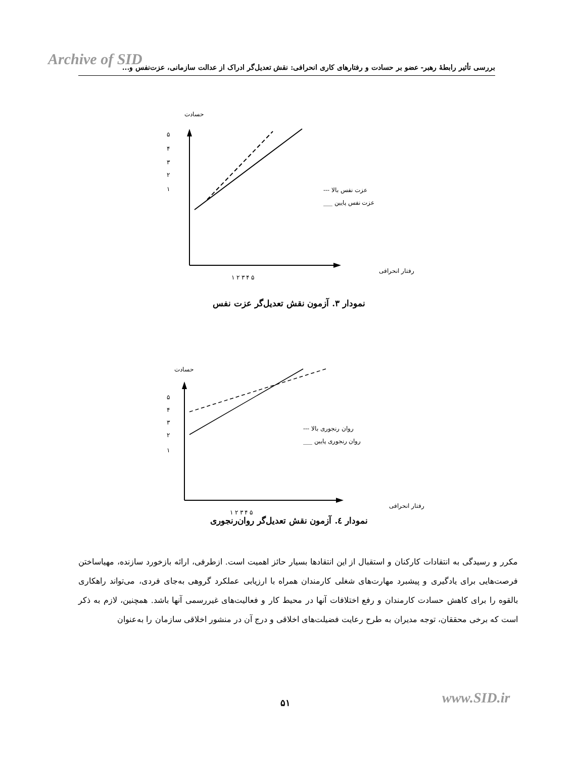Archive of SID
بررسی تأثیر رابطهٔ رهبر- عضو بر حسادت و رفتارهای کاری انحرافی: نقش تعدیل‌گر ادراک از عدالت سازمانی، عزت‌نفس و...
حسادت
۵
۴
۳
۲
۱
--- عزت نفس بالا
___ عزت نفس پایین
رفتار انحرافی
۱ ۲ ۳ ۴ ۵
نمودار ۳. آزمون نقش تعدیل‌گر عزت نفس
حسادت
۵
۴
۳
۲
۱
--- روان رنجوری بالا
___ روان رنجوری پایین
رفتار انحرافی
۱ ۲ ۳ ۴ ۵
نمودار ٤. آزمون نقش تعدیل‌گر روان‌رنجوری
مکرر و رسیدگی به انتقادات کارکنان و استقبال از این انتقادها بسیار حائز اهمیت است. ازطرفی، ارائه بازخورد سازنده، مهیاساختن فرصت‌هایی برای یادگیری و پیشبرد مهارت‌های شغلی کارمندان همراه با ارزیابی عملکرد گروهی به‌جای فردی، می‌تواند راهکاری بالقوه را برای کاهش حسادت کارمندان و رفع اختلافات آنها در محیط کار و فعالیت‌های غیررسمی آنها باشد. همچنین، لازم به ذکر است که برخی محققان، توجه مدیران به طرح رعایت فضیلت‌های اخلاقی و درج آن در منشور اخلاقی سازمان را به‌عنوان
۵۱ www.SID.ir